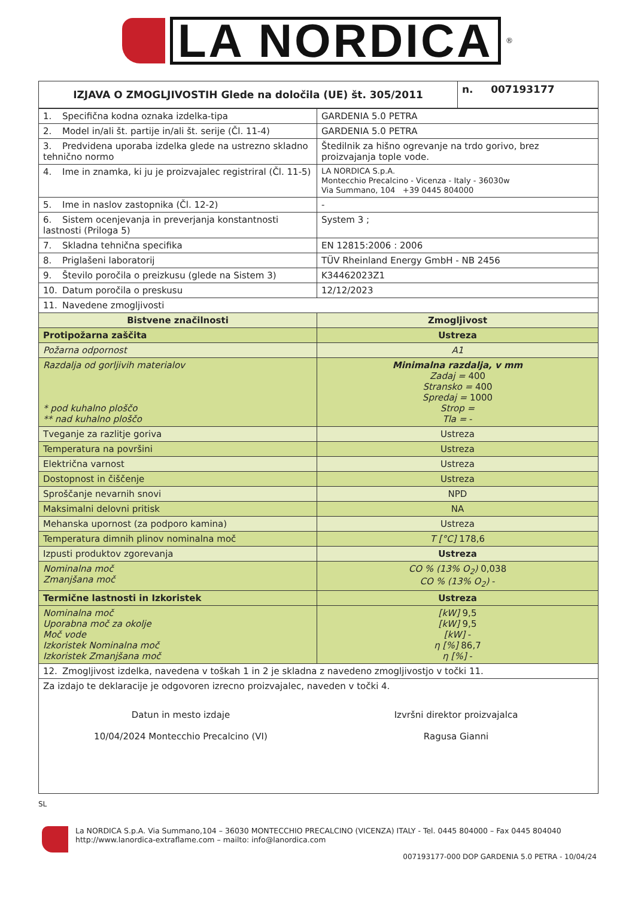LA NORDICA
<sup>®</sup>
| IZJAVA O ZMOGLJIVOSTIH Glede na določila (UE) št. 305/2011 | n. 007193177 |
| --- | --- |
| 1. Specifična kodna oznaka izdelka-tipa | GARDENIA 5.0 PETRA |
| 2. Model in/ali št. partije in/ali št. serije (Čl. 11-4) | GARDENIA 5.0 PETRA |
| 3. Predvidena uporaba izdelka glede na ustrezno skladno tehnično normo | Štedilnik za hišno ogrevanje na trdo gorivo, brez proizvajanja tople vode. |
| 4. Ime in znamka, ki ju je proizvajalec registriral (Čl. 11-5) | LA NORDICA S.p.A. Montecchio Precalcino - Vicenza - Italy - 36030w Via Summano, 104 +39 0445 804000 |
| 5. Ime in naslov zastopnika (Čl. 12-2) | - |
| 6. Sistem ocenjevanja in preverjanja konstantnosti lastnosti (Priloga 5) | System 3 ; |
| 7. Skladna tehnična specifika | EN 12815:2006 : 2006 |
| 8. Priglašeni laboratorij | TÜV Rheinland Energy GmbH - NB 2456 |
| 9. Število poročila o preizkusu (glede na Sistem 3) | K34462023Z1 |
| 10. Datum poročila o preskusu | 12/12/2023 |
| 11. Navedene zmogljivosti | |
| Bistvene značilnosti | Zmogljivost |
| Protipožarna zaščita | Ustreza |
| Požarna odpornost | A1 |
| Razdalja od gorljivih materialov * pod kuhalno ploščo ** nad kuhalno ploščo | Minimalna razdalja, v mm Zadaj = 400 Stransko = 400 Spredaj = 1000 Strop = Tla = - |
| Tveganje za razlitje goriva | Ustreza |
| Temperatura na površini | Ustreza |
| Električna varnost | Ustreza |
| Dostopnost in čiščenje | Ustreza |
| Sproščanje nevarnih snovi | NPD |
| Maksimalni delovni pritisk | NA |
| Mehanska upornost (za podporo kamina) | Ustreza |
| Temperatura dimnih plinov nominalna moč | T [°C] 178,6 |
| Izpusti produktov zgorevanja | Ustreza |
| Nominalna moč Zmanjšana moč | CO % (13% O<sub>2</sub>) 0,038 CO % (13% O<sub>2</sub>) - |
| Termične lastnosti in Izkoristek | Ustreza |
| Nominalna moč Uporabna moč za okolje Moč vode Izkoristek Nominalna moč Izkoristek Zmanjšana moč | [kW] 9,5 [kW] 9,5 [kW] - η [%] 86,7 η [%] - |
| 12. Zmogljivost izdelka, navedena v toškah 1 in 2 je skladna z navedeno zmogljivostjo v točki 11. | |
| Za izdajo te deklaracije je odgovoren izrecno proizvajalec, naveden v točki 4. Datun in mesto izdaje 10/04/2024 Montecchio Precalcino (VI) Izvršni direktor proizvajalca Ragusa Gianni | |
SL
La NORDICA S.p.A. Via Summano,104 – 36030 MONTECCHIO PRECALCINO (VICENZA) ITALY - Tel. 0445 804000 – Fax 0445 804040
http://www.lanordica-extraflame.com – mailto: info@lanordica.com
007193177-000 DOP GARDENIA 5.0 PETRA - 10/04/24